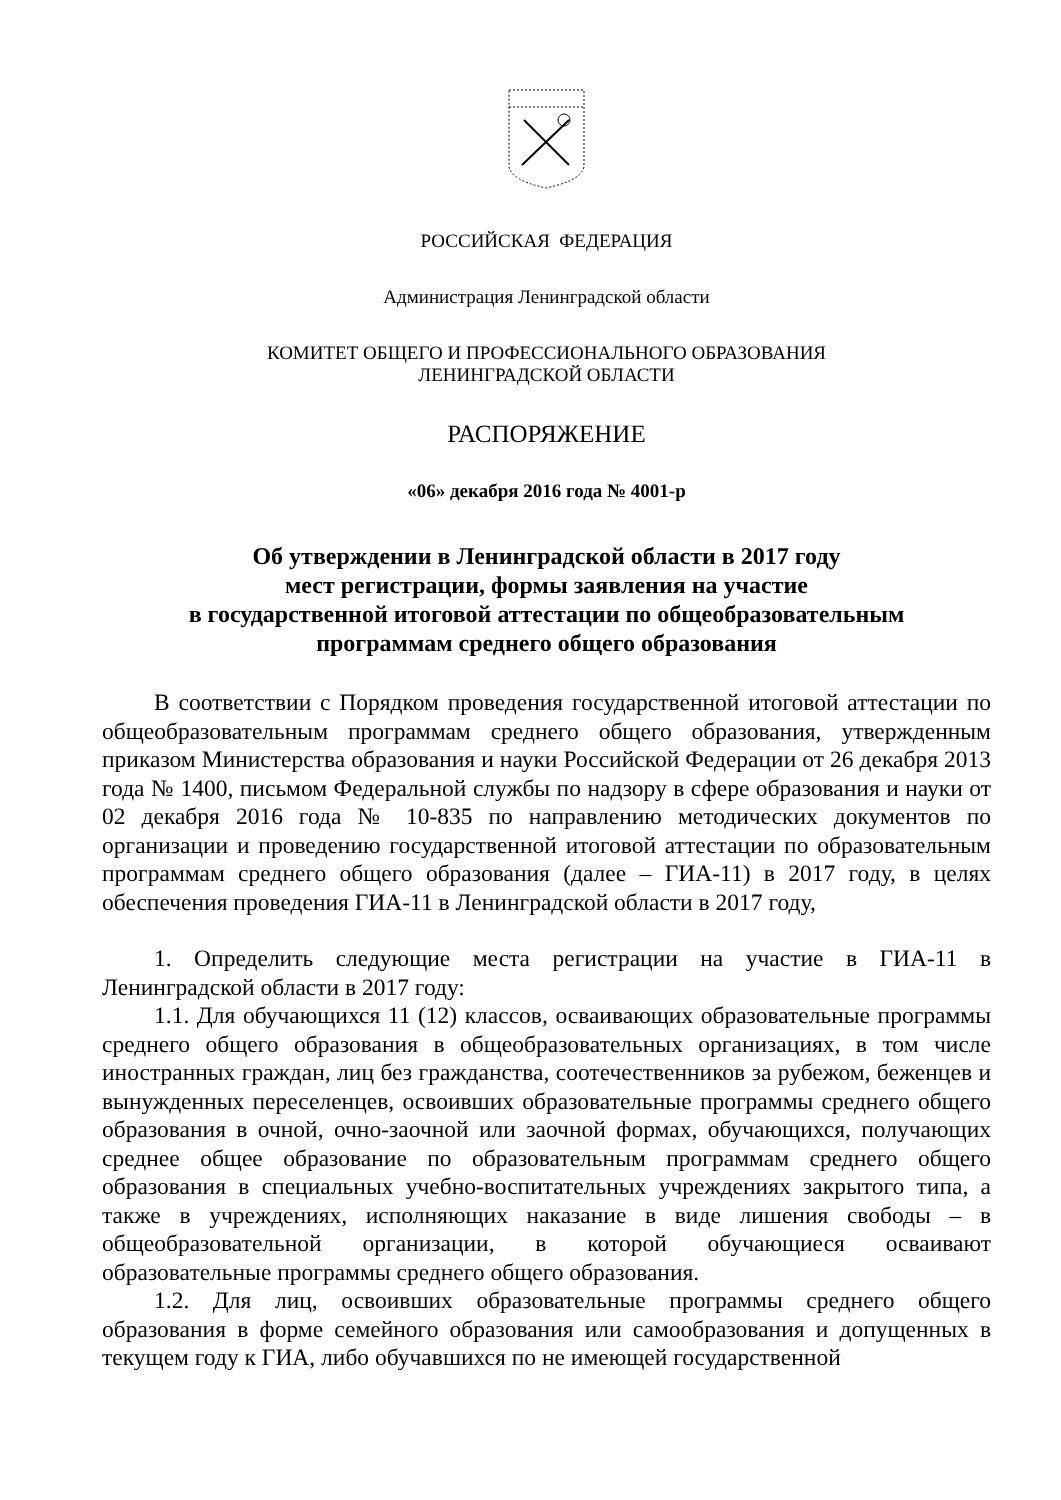РОССИЙСКАЯ ФЕДЕРАЦИЯ
Администрация Ленинградской области
КОМИТЕТ ОБЩЕГО И ПРОФЕССИОНАЛЬНОГО ОБРАЗОВАНИЯ
ЛЕНИНГРАДСКОЙ ОБЛАСТИ
РАСПОРЯЖЕНИЕ
«06» декабря 2016 года № 4001-р
Об утверждении в Ленинградской области в 2017 году
мест регистрации, формы заявления на участие
в государственной итоговой аттестации по общеобразовательным
программам среднего общего образования
В соответствии с Порядком проведения государственной итоговой аттестации по общеобразовательным программам среднего общего образования, утвержденным приказом Министерства образования и науки Российской Федерации от 26 декабря 2013 года № 1400, письмом Федеральной службы по надзору в сфере образования и науки от 02 декабря 2016 года № 10-835 по направлению методических документов по организации и проведению государственной итоговой аттестации по образовательным программам среднего общего образования (далее – ГИА-11) в 2017 году, в целях обеспечения проведения ГИА-11 в Ленинградской области в 2017 году,
1. Определить следующие места регистрации на участие в ГИА-11 в Ленинградской области в 2017 году:
1.1. Для обучающихся 11 (12) классов, осваивающих образовательные программы среднего общего образования в общеобразовательных организациях, в том числе иностранных граждан, лиц без гражданства, соотечественников за рубежом, беженцев и вынужденных переселенцев, освоивших образовательные программы среднего общего образования в очной, очно-заочной или заочной формах, обучающихся, получающих среднее общее образование по образовательным программам среднего общего образования в специальных учебно-воспитательных учреждениях закрытого типа, а также в учреждениях, исполняющих наказание в виде лишения свободы – в общеобразовательной организации, в которой обучающиеся осваивают образовательные программы среднего общего образования.
1.2. Для лиц, освоивших образовательные программы среднего общего образования в форме семейного образования или самообразования и допущенных в текущем году к ГИА, либо обучавшихся по не имеющей государственной